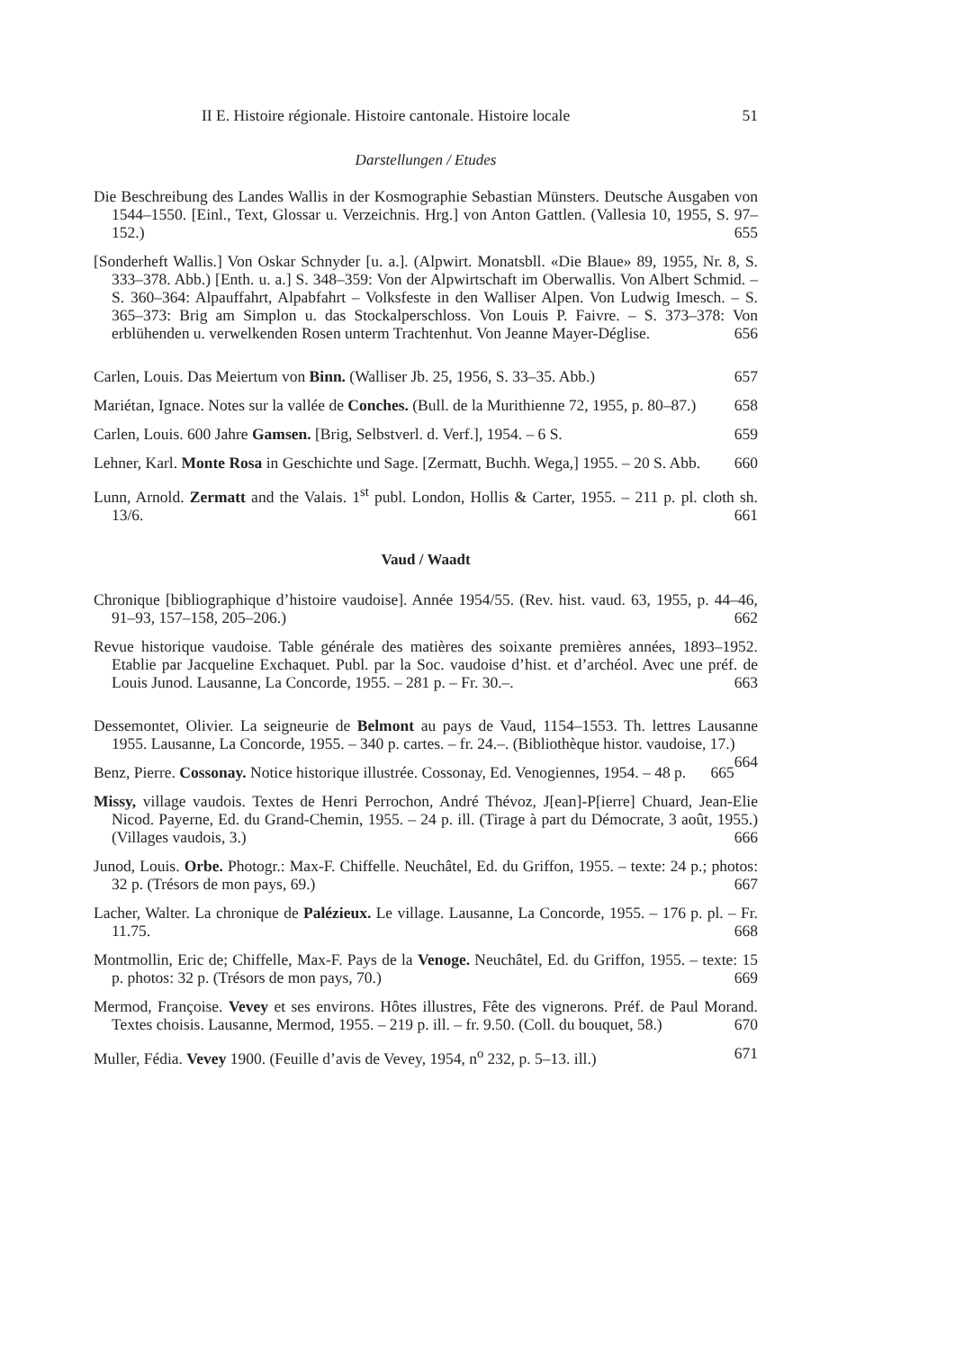II E. Histoire régionale. Histoire cantonale. Histoire locale 51
Darstellungen / Etudes
Die Beschreibung des Landes Wallis in der Kosmographie Sebastian Münsters. Deutsche Ausgaben von 1544–1550. [Einl., Text, Glossar u. Verzeichnis. Hrg.] von Anton Gattlen. (Vallesia 10, 1955, S. 97–152.) 655
[Sonderheft Wallis.] Von Oskar Schnyder [u. a.]. (Alpwirt. Monatsbll. «Die Blaue» 89, 1955, Nr. 8, S. 333–378. Abb.) [Enth. u. a.] S. 348–359: Von der Alpwirtschaft im Oberwallis. Von Albert Schmid. – S. 360–364: Alpauffahrt, Alpabfahrt – Volksfeste in den Walliser Alpen. Von Ludwig Imesch. – S. 365–373: Brig am Simplon u. das Stockalperschloss. Von Louis P. Faivre. – S. 373–378: Von erblühenden u. verwelkenden Rosen unterm Trachtenhut. Von Jeanne Mayer-Déglise. 656
Carlen, Louis. Das Meiertum von Binn. (Walliser Jb. 25, 1956, S. 33–35. Abb.) 657
Mariétan, Ignace. Notes sur la vallée de Conches. (Bull. de la Murithienne 72, 1955, p. 80–87.) 658
Carlen, Louis. 600 Jahre Gamsen. [Brig, Selbstverl. d. Verf.], 1954. – 6 S. 659
Lehner, Karl. Monte Rosa in Geschichte und Sage. [Zermatt, Buchh. Wega,] 1955. – 20 S. Abb. 660
Lunn, Arnold. Zermatt and the Valais. 1<sup>st</sup> publ. London, Hollis & Carter, 1955. – 211 p. pl. cloth sh. 13/6. 661
Vaud / Waadt
Chronique [bibliographique d’histoire vaudoise]. Année 1954/55. (Rev. hist. vaud. 63, 1955, p. 44–46, 91–93, 157–158, 205–206.) 662
Revue historique vaudoise. Table générale des matières des soixante premières années, 1893–1952. Etablie par Jacqueline Exchaquet. Publ. par la Soc. vaudoise d’hist. et d’archéol. Avec une préf. de Louis Junod. Lausanne, La Concorde, 1955. – 281 p. – Fr. 30.–. 663
Dessemontet, Olivier. La seigneurie de Belmont au pays de Vaud, 1154–1553. Th. lettres Lausanne 1955. Lausanne, La Concorde, 1955. – 340 p. cartes. – fr. 24.–. (Bibliothèque histor. vaudoise, 17.) 664
Benz, Pierre. Cossonay. Notice historique illustrée. Cossonay, Ed. Venogiennes, 1954. – 48 p. 665
Missy, village vaudois. Textes de Henri Perrochon, André Thévoz, J[ean]-P[ierre] Chuard, Jean-Elie Nicod. Payerne, Ed. du Grand-Chemin, 1955. – 24 p. ill. (Tirage à part du Démocrate, 3 août, 1955.) (Villages vaudois, 3.) 666
Junod, Louis. Orbe. Photogr.: Max-F. Chiffelle. Neuchâtel, Ed. du Griffon, 1955. – texte: 24 p.; photos: 32 p. (Trésors de mon pays, 69.) 667
Lacher, Walter. La chronique de Palézieux. Le village. Lausanne, La Concorde, 1955. – 176 p. pl. – Fr. 11.75. 668
Montmollin, Eric de; Chiffelle, Max-F. Pays de la Venoge. Neuchâtel, Ed. du Griffon, 1955. – texte: 15 p. photos: 32 p. (Trésors de mon pays, 70.) 669
Mermod, Françoise. Vevey et ses environs. Hôtes illustres, Fête des vignerons. Préf. de Paul Morand. Textes choisis. Lausanne, Mermod, 1955. – 219 p. ill. – fr. 9.50. (Coll. du bouquet, 58.) 670
Muller, Fédia. Vevey 1900. (Feuille d’avis de Vevey, 1954, n<sup>o</sup> 232, p. 5–13. ill.) 671